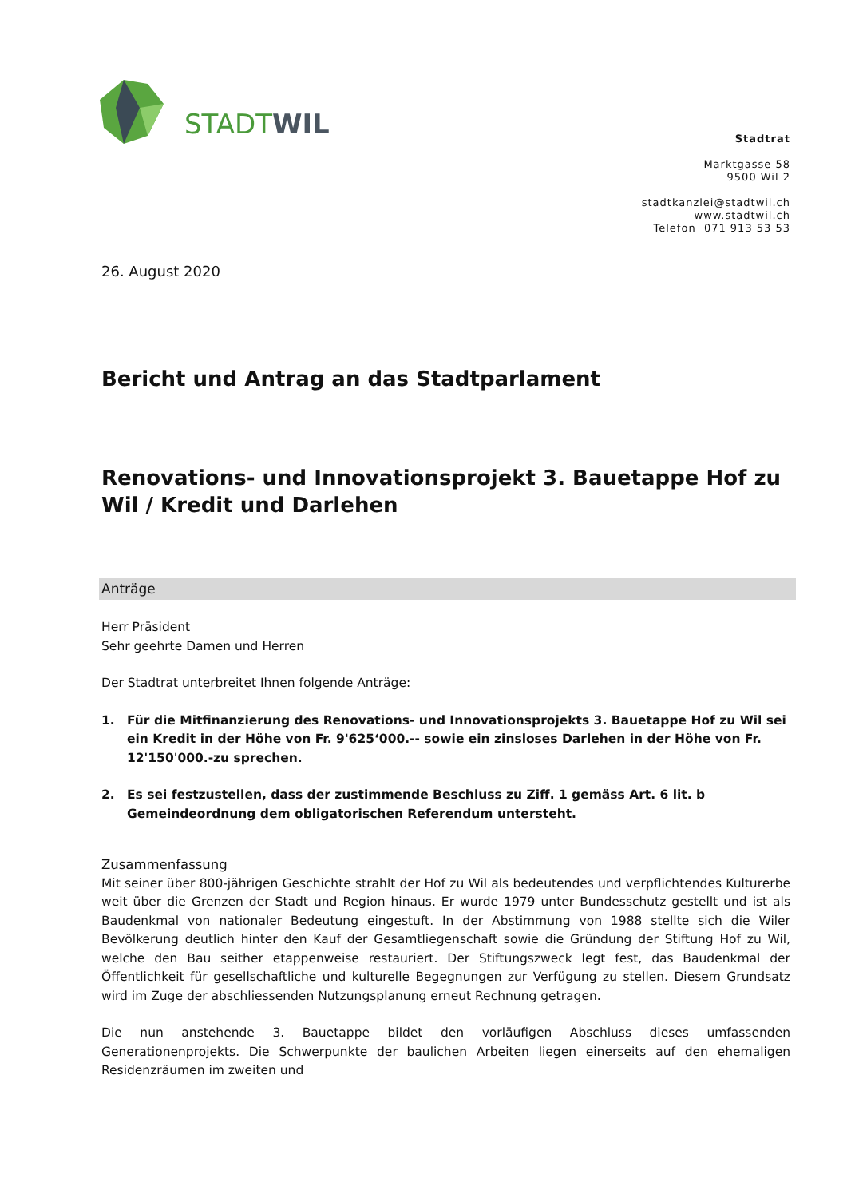STADTWIL
Stadtrat
Marktgasse 58
9500 Wil 2
stadtkanzlei@stadtwil.ch
www.stadtwil.ch
Telefon 071 913 53 53
26. August 2020
Bericht und Antrag an das Stadtparlament
Renovations- und Innovationsprojekt 3. Bauetappe Hof zu Wil / Kredit und Darlehen
Anträge
Herr Präsident
Sehr geehrte Damen und Herren
Der Stadtrat unterbreitet Ihnen folgende Anträge:
1. Für die Mitfinanzierung des Renovations- und Innovationsprojekts 3. Bauetappe Hof zu Wil sei ein Kredit in der Höhe von Fr. 9'625‘000.-- sowie ein zinsloses Darlehen in der Höhe von Fr. 12'150'000.-zu sprechen.
2. Es sei festzustellen, dass der zustimmende Beschluss zu Ziff. 1 gemäss Art. 6 lit. b Gemeindeordnung dem obligatorischen Referendum untersteht.
Zusammenfassung
Mit seiner über 800-jährigen Geschichte strahlt der Hof zu Wil als bedeutendes und verpflichtendes Kulturerbe weit über die Grenzen der Stadt und Region hinaus. Er wurde 1979 unter Bundesschutz gestellt und ist als Baudenkmal von nationaler Bedeutung eingestuft. In der Abstimmung von 1988 stellte sich die Wiler Bevölkerung deutlich hinter den Kauf der Gesamtliegenschaft sowie die Gründung der Stiftung Hof zu Wil, welche den Bau seither etappenweise restauriert. Der Stiftungszweck legt fest, das Baudenkmal der Öffentlichkeit für gesellschaftliche und kulturelle Begegnungen zur Verfügung zu stellen. Diesem Grundsatz wird im Zuge der abschliessenden Nutzungsplanung erneut Rechnung getragen.
Die nun anstehende 3. Bauetappe bildet den vorläufigen Abschluss dieses umfassenden Generationenprojekts. Die Schwerpunkte der baulichen Arbeiten liegen einerseits auf den ehemaligen Residenzräumen im zweiten und